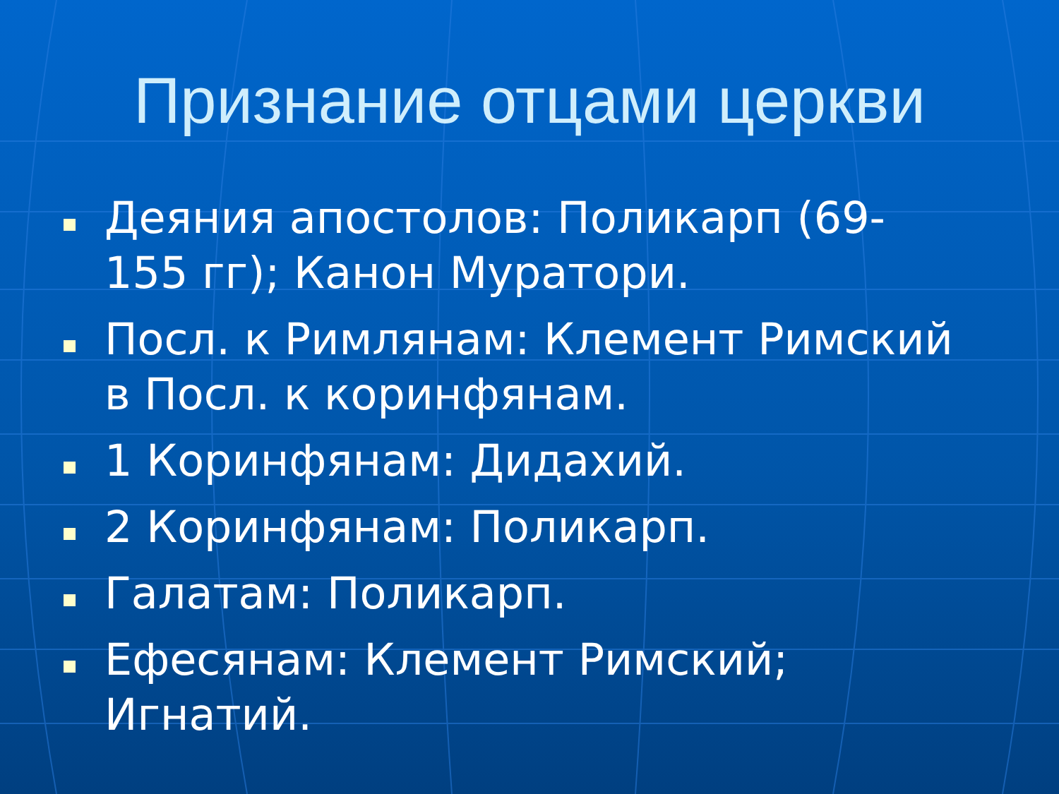Признание отцами церкви
Деяния апостолов: Поликарп (69-155 гг); Канон Муратори.
Посл. к Римлянам: Клемент Римский в Посл. к коринфянам.
1 Коринфянам: Дидахий.
2 Коринфянам: Поликарп.
Галатам: Поликарп.
Ефесянам: Клемент Римский; Игнатий.